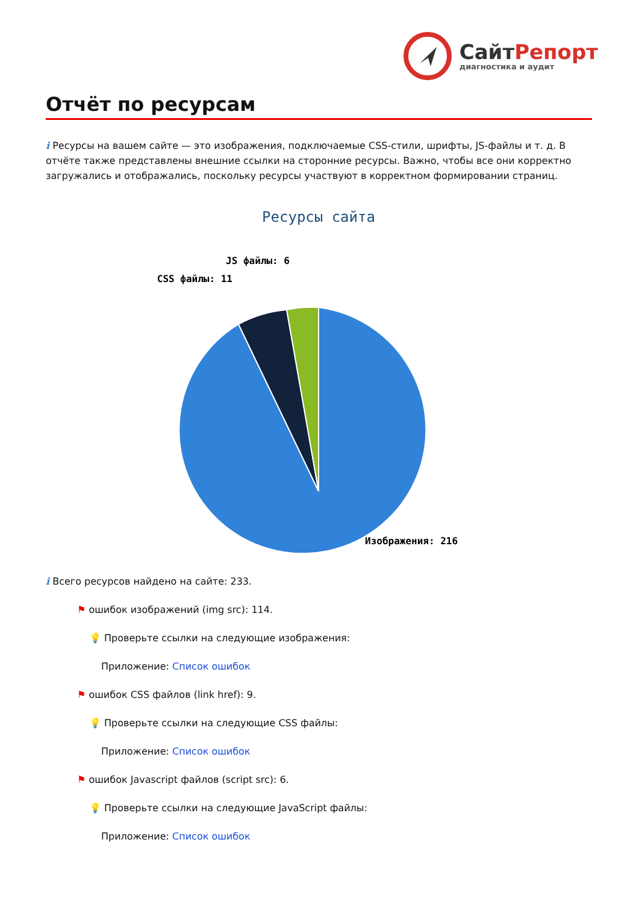СайтРепорт
диагностика и аудит
Отчёт по ресурсам
i Ресурсы на вашем сайте — это изображения, подключаемые CSS-стили, шрифты, JS-файлы и т. д. В отчёте также представлены внешние ссылки на сторонние ресурсы. Важно, чтобы все они корректно загружались и отображались, поскольку ресурсы участвуют в корректном формировании страниц.
Ресурсы сайта
JS файлы: 6
CSS файлы: 11
Изображения: 216
i Всего ресурсов найдено на сайте: 233.
⚑ ошибок изображений (img src): 114.
💡 Проверьте ссылки на следующие изображения:
Приложение: Список ошибок
⚑ ошибок CSS файлов (link href): 9.
💡 Проверьте ссылки на следующие CSS файлы:
Приложение: Список ошибок
⚑ ошибок Javascript файлов (script src): 6.
💡 Проверьте ссылки на следующие JavaScript файлы:
Приложение: Список ошибок